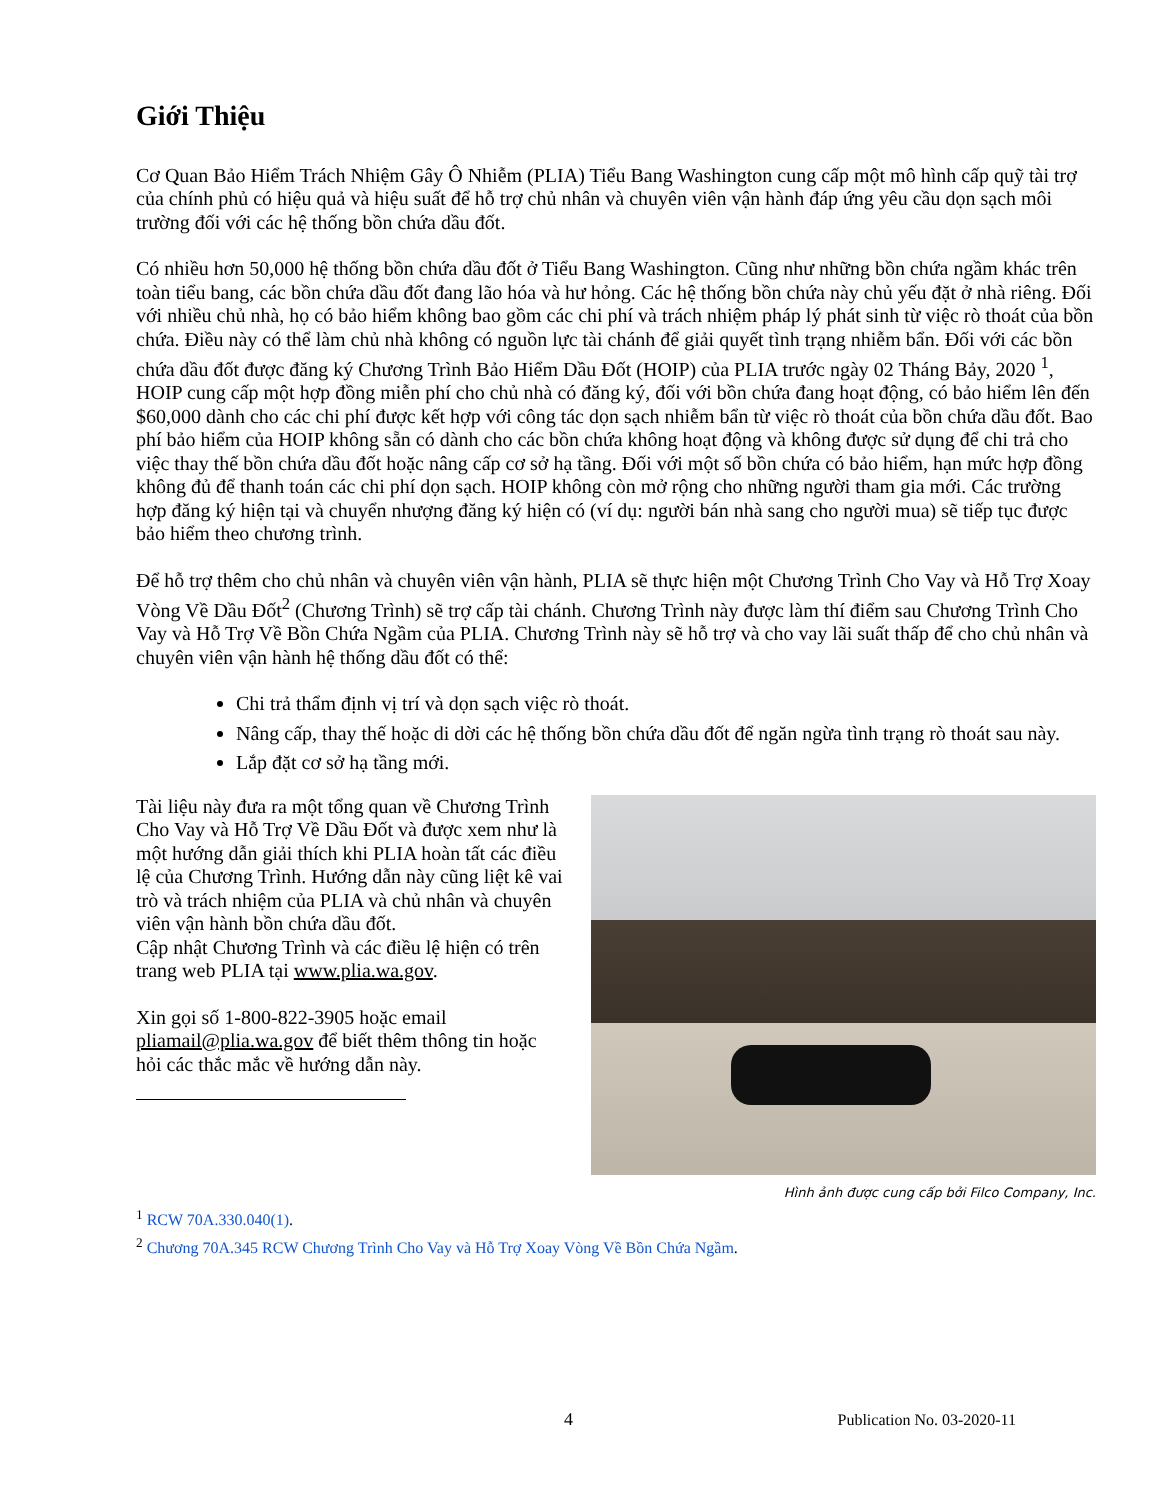Giới Thiệu
Cơ Quan Bảo Hiểm Trách Nhiệm Gây Ô Nhiễm (PLIA) Tiểu Bang Washington cung cấp một mô hình cấp quỹ tài trợ của chính phủ có hiệu quả và hiệu suất để hỗ trợ chủ nhân và chuyên viên vận hành đáp ứng yêu cầu dọn sạch môi trường đối với các hệ thống bồn chứa dầu đốt.
Có nhiều hơn 50,000 hệ thống bồn chứa dầu đốt ở Tiểu Bang Washington. Cũng như những bồn chứa ngầm khác trên toàn tiểu bang, các bồn chứa dầu đốt đang lão hóa và hư hỏng. Các hệ thống bồn chứa này chủ yếu đặt ở nhà riêng. Đối với nhiều chủ nhà, họ có bảo hiểm không bao gồm các chi phí và trách nhiệm pháp lý phát sinh từ việc rò thoát của bồn chứa. Điều này có thể làm chủ nhà không có nguồn lực tài chánh để giải quyết tình trạng nhiễm bẩn. Đối với các bồn chứa dầu đốt được đăng ký Chương Trình Bảo Hiểm Dầu Đốt (HOIP) của PLIA trước ngày 02 Tháng Bảy, 2020 <sup>1</sup>, HOIP cung cấp một hợp đồng miễn phí cho chủ nhà có đăng ký, đối với bồn chứa đang hoạt động, có bảo hiểm lên đến $60,000 dành cho các chi phí được kết hợp với công tác dọn sạch nhiễm bẩn từ việc rò thoát của bồn chứa dầu đốt. Bao phí bảo hiểm của HOIP không sẵn có dành cho các bồn chứa không hoạt động và không được sử dụng để chi trả cho việc thay thế bồn chứa dầu đốt hoặc nâng cấp cơ sở hạ tầng. Đối với một số bồn chứa có bảo hiểm, hạn mức hợp đồng không đủ để thanh toán các chi phí dọn sạch. HOIP không còn mở rộng cho những người tham gia mới. Các trường hợp đăng ký hiện tại và chuyển nhượng đăng ký hiện có (ví dụ: người bán nhà sang cho người mua) sẽ tiếp tục được bảo hiểm theo chương trình.
Để hỗ trợ thêm cho chủ nhân và chuyên viên vận hành, PLIA sẽ thực hiện một Chương Trình Cho Vay và Hỗ Trợ Xoay Vòng Về Dầu Đốt<sup>2</sup> (Chương Trình) sẽ trợ cấp tài chánh. Chương Trình này được làm thí điểm sau Chương Trình Cho Vay và Hỗ Trợ Về Bồn Chứa Ngầm của PLIA. Chương Trình này sẽ hỗ trợ và cho vay lãi suất thấp để cho chủ nhân và chuyên viên vận hành hệ thống dầu đốt có thể:
Chi trả thẩm định vị trí và dọn sạch việc rò thoát.
Nâng cấp, thay thế hoặc di dời các hệ thống bồn chứa dầu đốt để ngăn ngừa tình trạng rò thoát sau này.
Lắp đặt cơ sở hạ tầng mới.
Tài liệu này đưa ra một tổng quan về Chương Trình Cho Vay và Hỗ Trợ Về Dầu Đốt và được xem như là một hướng dẫn giải thích khi PLIA hoàn tất các điều lệ của Chương Trình. Hướng dẫn này cũng liệt kê vai trò và trách nhiệm của PLIA và chủ nhân và chuyên viên vận hành bồn chứa dầu đốt.
Cập nhật Chương Trình và các điều lệ hiện có trên trang web PLIA tại www.plia.wa.gov.
Xin gọi số 1-800-822-3905 hoặc email pliamail@plia.wa.gov để biết thêm thông tin hoặc hỏi các thắc mắc về hướng dẫn này.
Hình ảnh được cung cấp bởi Filco Company, Inc.
<sup>1</sup> RCW 70A.330.040(1).
<sup>2</sup> Chương 70A.345 RCW Chương Trình Cho Vay và Hỗ Trợ Xoay Vòng Về Bồn Chứa Ngầm.
4 Publication No. 03-2020-11